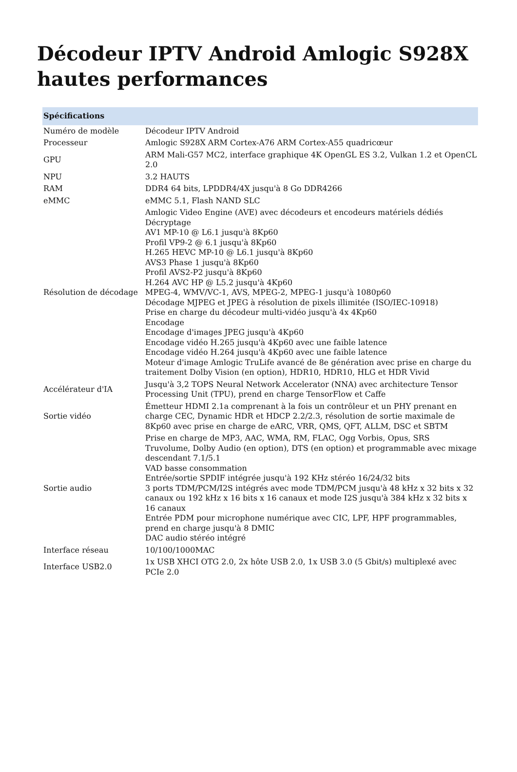Décodeur IPTV Android Amlogic S928X hautes performances
| Spécifications | |
| --- | --- |
| Numéro de modèle | Décodeur IPTV Android |
| Processeur | Amlogic S928X ARM Cortex-A76 ARM Cortex-A55 quadricœur |
| GPU | ARM Mali-G57 MC2, interface graphique 4K OpenGL ES 3.2, Vulkan 1.2 et OpenCL 2.0 |
| NPU | 3.2 HAUTS |
| RAM | DDR4 64 bits, LPDDR4/4X jusqu'à 8 Go DDR4266 |
| eMMC | eMMC 5.1, Flash NAND SLC |
| Résolution de décodage | Amlogic Video Engine (AVE) avec décodeurs et encodeurs matériels dédiés Décryptage AV1 MP-10 @ L6.1 jusqu'à 8Kp60 Profil VP9-2 @ 6.1 jusqu'à 8Kp60 H.265 HEVC MP-10 @ L6.1 jusqu'à 8Kp60 AVS3 Phase 1 jusqu'à 8Kp60 Profil AVS2-P2 jusqu'à 8Kp60 H.264 AVC HP @ L5.2 jusqu'à 4Kp60 MPEG-4, WMV/VC-1, AVS, MPEG-2, MPEG-1 jusqu'à 1080p60 Décodage MJPEG et JPEG à résolution de pixels illimitée (ISO/IEC-10918) Prise en charge du décodeur multi-vidéo jusqu'à 4x 4Kp60 Encodage Encodage d'images JPEG jusqu'à 4Kp60 Encodage vidéo H.265 jusqu'à 4Kp60 avec une faible latence Encodage vidéo H.264 jusqu'à 4Kp60 avec une faible latence Moteur d'image Amlogic TruLife avancé de 8e génération avec prise en charge du traitement Dolby Vision (en option), HDR10, HDR10, HLG et HDR Vivid |
| Accélérateur d'IA | Jusqu'à 3,2 TOPS Neural Network Accelerator (NNA) avec architecture Tensor Processing Unit (TPU), prend en charge TensorFlow et Caffe |
| Sortie vidéo | Émetteur HDMI 2.1a comprenant à la fois un contrôleur et un PHY prenant en charge CEC, Dynamic HDR et HDCP 2.2/2.3, résolution de sortie maximale de 8Kp60 avec prise en charge de eARC, VRR, QMS, QFT, ALLM, DSC et SBTM |
| Sortie audio | Prise en charge de MP3, AAC, WMA, RM, FLAC, Ogg Vorbis, Opus, SRS Truvolume, Dolby Audio (en option), DTS (en option) et programmable avec mixage descendant 7.1/5.1 VAD basse consommation Entrée/sortie SPDIF intégrée jusqu'à 192 KHz stéréo 16/24/32 bits 3 ports TDM/PCM/I2S intégrés avec mode TDM/PCM jusqu'à 48 kHz x 32 bits x 32 canaux ou 192 kHz x 16 bits x 16 canaux et mode I2S jusqu'à 384 kHz x 32 bits x 16 canaux Entrée PDM pour microphone numérique avec CIC, LPF, HPF programmables, prend en charge jusqu'à 8 DMIC DAC audio stéréo intégré |
| Interface réseau | 10/100/1000MAC |
| Interface USB2.0 | 1x USB XHCI OTG 2.0, 2x hôte USB 2.0, 1x USB 3.0 (5 Gbit/s) multiplexé avec PCIe 2.0 |